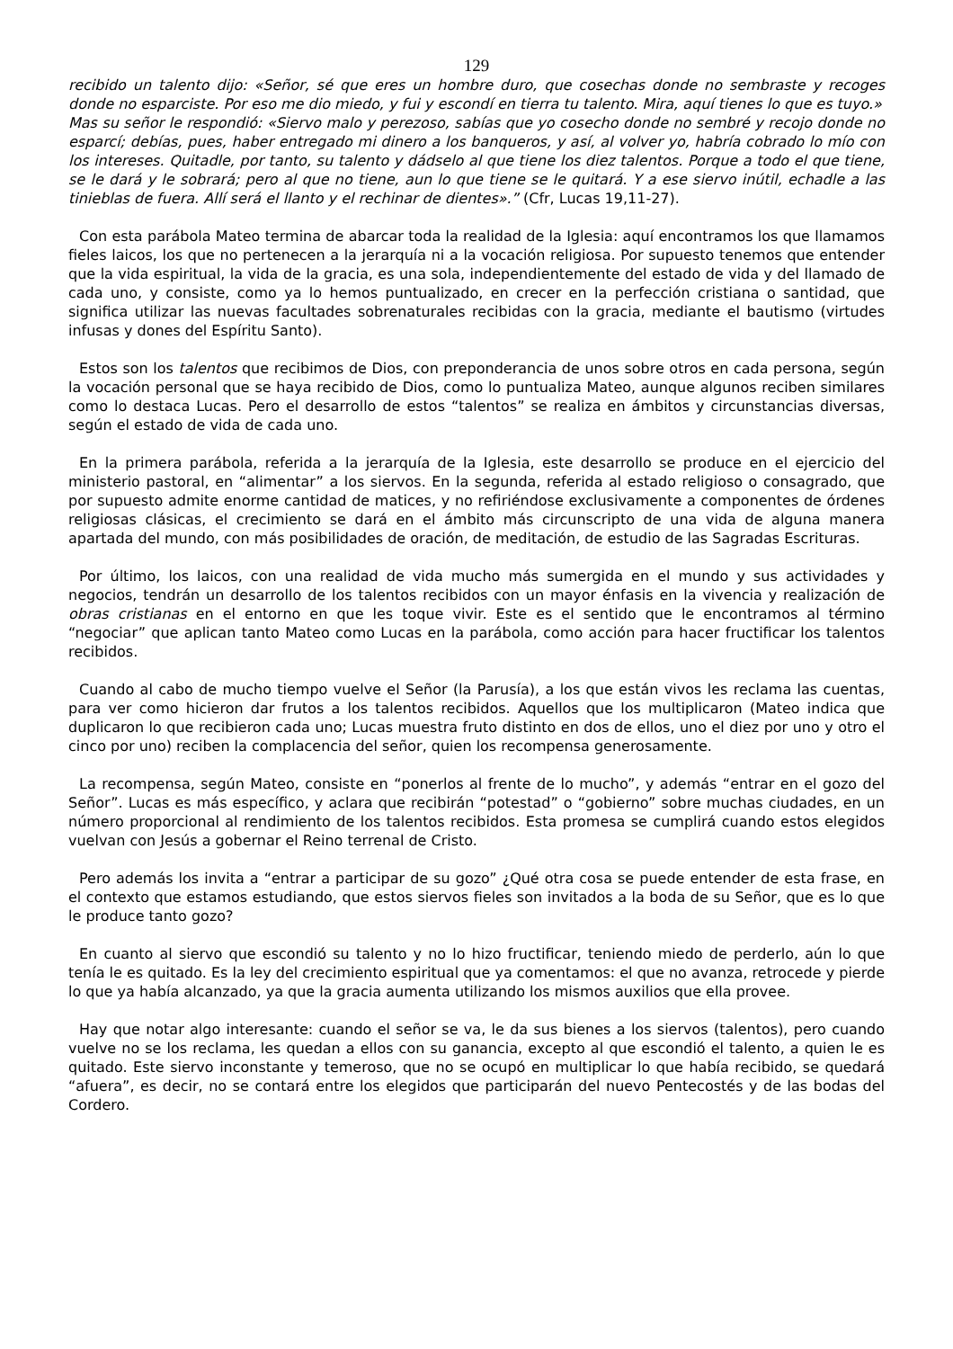129
recibido un talento dijo: «Señor, sé que eres un hombre duro, que cosechas donde no sembraste y recoges donde no esparciste. Por eso me dio miedo, y fui y escondí en tierra tu talento. Mira, aquí tienes lo que es tuyo.»
Mas su señor le respondió: «Siervo malo y perezoso, sabías que yo cosecho donde no sembré y recojo donde no esparcí; debías, pues, haber entregado mi dinero a los banqueros, y así, al volver yo, habría cobrado lo mío con los intereses. Quitadle, por tanto, su talento y dádselo al que tiene los diez talentos. Porque a todo el que tiene, se le dará y le sobrará; pero al que no tiene, aun lo que tiene se le quitará. Y a ese siervo inútil, echadle a las tinieblas de fuera. Allí será el llanto y el rechinar de dientes».” (Cfr, Lucas 19,11-27).
Con esta parábola Mateo termina de abarcar toda la realidad de la Iglesia: aquí encontramos los que llamamos fieles laicos, los que no pertenecen a la jerarquía ni a la vocación religiosa. Por supuesto tenemos que entender que la vida espiritual, la vida de la gracia, es una sola, independientemente del estado de vida y del llamado de cada uno, y consiste, como ya lo hemos puntualizado, en crecer en la perfección cristiana o santidad, que significa utilizar las nuevas facultades sobrenaturales recibidas con la gracia, mediante el bautismo (virtudes infusas y dones del Espíritu Santo).
Estos son los talentos que recibimos de Dios, con preponderancia de unos sobre otros en cada persona, según la vocación personal que se haya recibido de Dios, como lo puntualiza Mateo, aunque algunos reciben similares como lo destaca Lucas. Pero el desarrollo de estos “talentos” se realiza en ámbitos y circunstancias diversas, según el estado de vida de cada uno.
En la primera parábola, referida a la jerarquía de la Iglesia, este desarrollo se produce en el ejercicio del ministerio pastoral, en “alimentar” a los siervos. En la segunda, referida al estado religioso o consagrado, que por supuesto admite enorme cantidad de matices, y no refiriéndose exclusivamente a componentes de órdenes religiosas clásicas, el crecimiento se dará en el ámbito más circunscripto de una vida de alguna manera apartada del mundo, con más posibilidades de oración, de meditación, de estudio de las Sagradas Escrituras.
Por último, los laicos, con una realidad de vida mucho más sumergida en el mundo y sus actividades y negocios, tendrán un desarrollo de los talentos recibidos con un mayor énfasis en la vivencia y realización de obras cristianas en el entorno en que les toque vivir. Este es el sentido que le encontramos al término “negociar” que aplican tanto Mateo como Lucas en la parábola, como acción para hacer fructificar los talentos recibidos.
Cuando al cabo de mucho tiempo vuelve el Señor (la Parusía), a los que están vivos les reclama las cuentas, para ver como hicieron dar frutos a los talentos recibidos. Aquellos que los multiplicaron (Mateo indica que duplicaron lo que recibieron cada uno; Lucas muestra fruto distinto en dos de ellos, uno el diez por uno y otro el cinco por uno) reciben la complacencia del señor, quien los recompensa generosamente.
La recompensa, según Mateo, consiste en “ponerlos al frente de lo mucho”, y además “entrar en el gozo del Señor”. Lucas es más específico, y aclara que recibirán “potestad” o “gobierno” sobre muchas ciudades, en un número proporcional al rendimiento de los talentos recibidos. Esta promesa se cumplirá cuando estos elegidos vuelvan con Jesús a gobernar el Reino terrenal de Cristo.
Pero además los invita a “entrar a participar de su gozo” ¿Qué otra cosa se puede entender de esta frase, en el contexto que estamos estudiando, que estos siervos fieles son invitados a la boda de su Señor, que es lo que le produce tanto gozo?
En cuanto al siervo que escondió su talento y no lo hizo fructificar, teniendo miedo de perderlo, aún lo que tenía le es quitado. Es la ley del crecimiento espiritual que ya comentamos: el que no avanza, retrocede y pierde lo que ya había alcanzado, ya que la gracia aumenta utilizando los mismos auxilios que ella provee.
Hay que notar algo interesante: cuando el señor se va, le da sus bienes a los siervos (talentos), pero cuando vuelve no se los reclama, les quedan a ellos con su ganancia, excepto al que escondió el talento, a quien le es quitado. Este siervo inconstante y temeroso, que no se ocupó en multiplicar lo que había recibido, se quedará “afuera”, es decir, no se contará entre los elegidos que participarán del nuevo Pentecostés y de las bodas del Cordero.